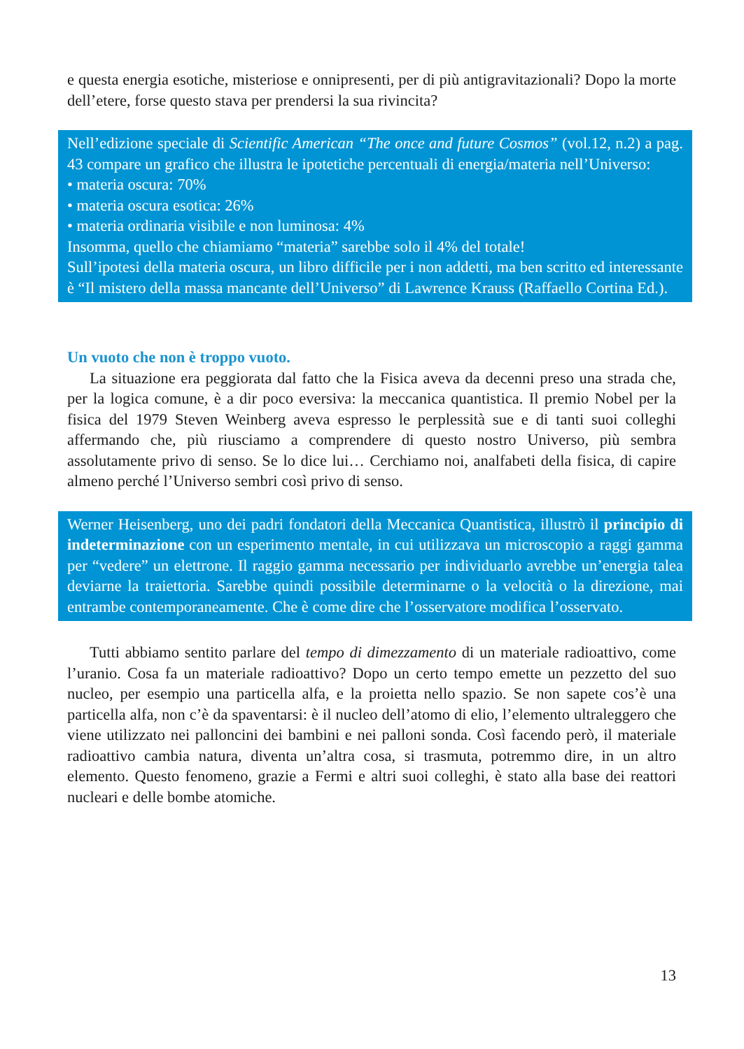e questa energia esotiche, misteriose e onnipresenti, per di più antigravitazionali? Dopo la morte dell’etere, forse questo stava per prendersi la sua rivincita?
Nell’edizione speciale di Scientific American “The once and future Cosmos” (vol.12, n.2) a pag. 43 compare un grafico che illustra le ipotetiche percentuali di energia/materia nell’Universo:
• materia oscura: 70%
• materia oscura esotica: 26%
• materia ordinaria visibile e non luminosa: 4%
Insomma, quello che chiamiamo “materia” sarebbe solo il 4% del totale!
Sull’ipotesi della materia oscura, un libro difficile per i non addetti, ma ben scritto ed interessante è “Il mistero della massa mancante dell’Universo” di Lawrence Krauss (Raffaello Cortina Ed.).
Un vuoto che non è troppo vuoto.
La situazione era peggiorata dal fatto che la Fisica aveva da decenni preso una strada che, per la logica comune, è a dir poco eversiva: la meccanica quantistica. Il premio Nobel per la fisica del 1979 Steven Weinberg aveva espresso le perplessità sue e di tanti suoi colleghi affermando che, più riusciamo a comprendere di questo nostro Universo, più sembra assolutamente privo di senso. Se lo dice lui… Cerchiamo noi, analfabeti della fisica, di capire almeno perché l’Universo sembri così privo di senso.
Werner Heisenberg, uno dei padri fondatori della Meccanica Quantistica, illustrò il principio di indeterminazione con un esperimento mentale, in cui utilizzava un microscopio a raggi gamma per “vedere” un elettrone. Il raggio gamma necessario per individuarlo avrebbe un’energia talea deviarne la traiettoria. Sarebbe quindi possibile determinarne o la velocità o la direzione, mai entrambe contemporaneamente. Che è come dire che l’osservatore modifica l’osservato.
Tutti abbiamo sentito parlare del tempo di dimezzamento di un materiale radioattivo, come l’uranio. Cosa fa un materiale radioattivo? Dopo un certo tempo emette un pezzetto del suo nucleo, per esempio una particella alfa, e la proietta nello spazio. Se non sapete cos’è una particella alfa, non c’è da spaventarsi: è il nucleo dell’atomo di elio, l’elemento ultraleggero che viene utilizzato nei palloncini dei bambini e nei palloni sonda. Così facendo però, il materiale radioattivo cambia natura, diventa un’altra cosa, si trasmuta, potremmo dire, in un altro elemento. Questo fenomeno, grazie a Fermi e altri suoi colleghi, è stato alla base dei reattori nucleari e delle bombe atomiche.
13